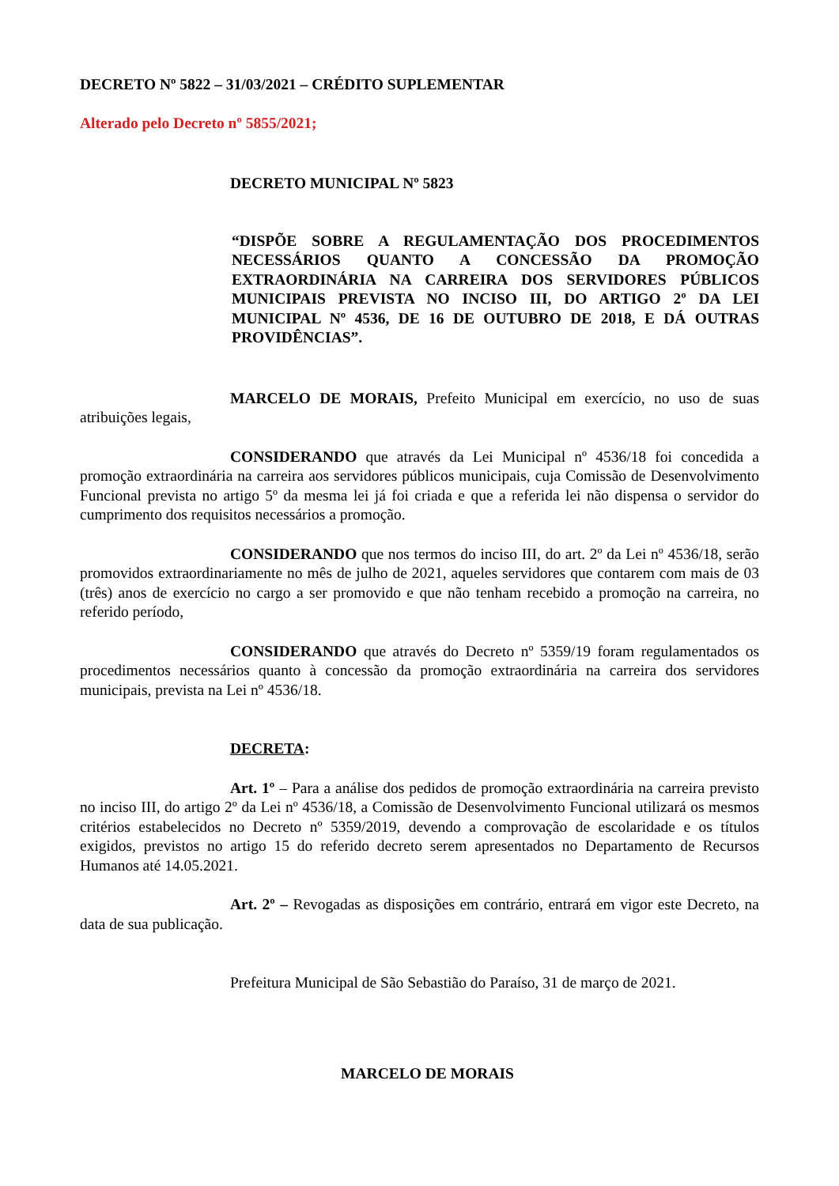DECRETO Nº 5822 – 31/03/2021 – CRÉDITO SUPLEMENTAR
Alterado pelo Decreto nº 5855/2021;
DECRETO MUNICIPAL Nº 5823
“DISPÕE SOBRE A REGULAMENTAÇÃO DOS PROCEDIMENTOS NECESSÁRIOS QUANTO A CONCESSÃO DA PROMOÇÃO EXTRAORDINÁRIA NA CARREIRA DOS SERVIDORES PÚBLICOS MUNICIPAIS PREVISTA NO INCISO III, DO ARTIGO 2º DA LEI MUNICIPAL Nº 4536, DE 16 DE OUTUBRO DE 2018, E DÁ OUTRAS PROVIDÊNCIAS”.
MARCELO DE MORAIS, Prefeito Municipal em exercício, no uso de suas atribuições legais,
CONSIDERANDO que através da Lei Municipal nº 4536/18 foi concedida a promoção extraordinária na carreira aos servidores públicos municipais, cuja Comissão de Desenvolvimento Funcional prevista no artigo 5º da mesma lei já foi criada e que a referida lei não dispensa o servidor do cumprimento dos requisitos necessários a promoção.
CONSIDERANDO que nos termos do inciso III, do art. 2º da Lei nº 4536/18, serão promovidos extraordinariamente no mês de julho de 2021, aqueles servidores que contarem com mais de 03 (três) anos de exercício no cargo a ser promovido e que não tenham recebido a promoção na carreira, no referido período,
CONSIDERANDO que através do Decreto nº 5359/19 foram regulamentados os procedimentos necessários quanto à concessão da promoção extraordinária na carreira dos servidores municipais, prevista na Lei nº 4536/18.
DECRETA:
Art. 1º – Para a análise dos pedidos de promoção extraordinária na carreira previsto no inciso III, do artigo 2º da Lei nº 4536/18, a Comissão de Desenvolvimento Funcional utilizará os mesmos critérios estabelecidos no Decreto nº 5359/2019, devendo a comprovação de escolaridade e os títulos exigidos, previstos no artigo 15 do referido decreto serem apresentados no Departamento de Recursos Humanos até 14.05.2021.
Art. 2º – Revogadas as disposições em contrário, entrará em vigor este Decreto, na data de sua publicação.
Prefeitura Municipal de São Sebastião do Paraíso, 31 de março de 2021.
MARCELO DE MORAIS